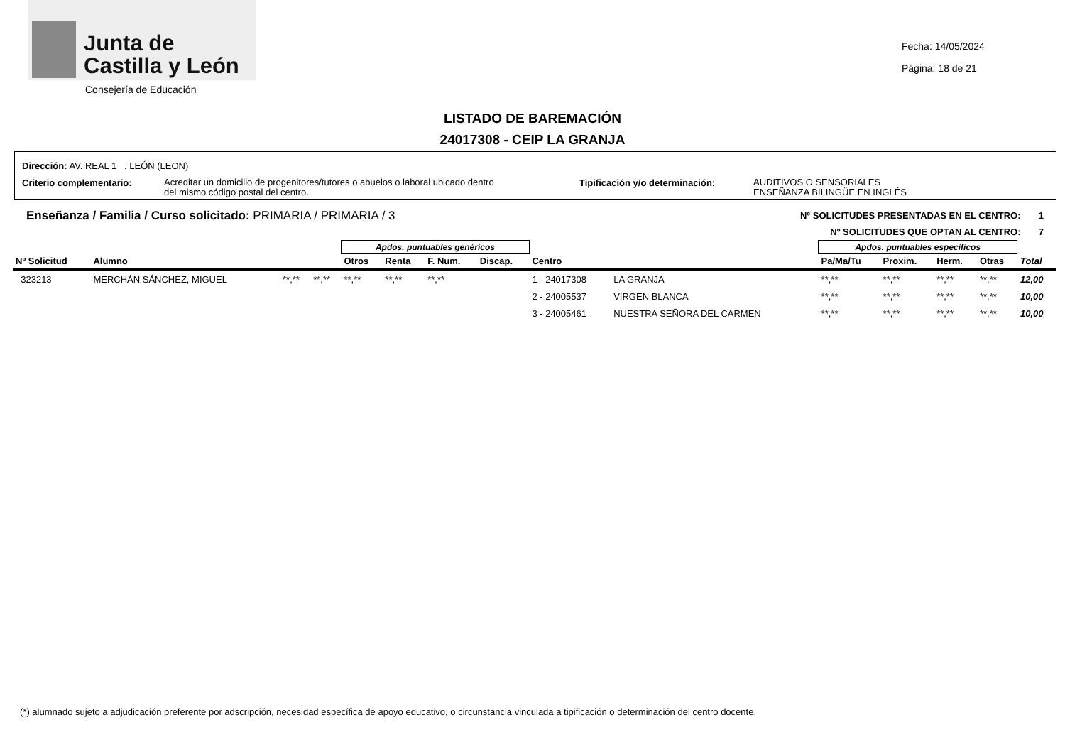Junta de
Castilla y León
Consejería de Educación
Fecha: 14/05/2024
Página: 18 de 21
LISTADO DE BAREMACIÓN
24017308 - CEIP LA GRANJA
Dirección: AV. REAL 1 . LEÓN (LEON)
Criterio complementario:
Acreditar un domicilio de progenitores/tutores o abuelos o laboral ubicado dentro
del mismo código postal del centro.
Tipificación y/o determinación:
AUDITIVOS O SENSORIALES
ENSEÑANZA BILINGÜE EN INGLÉS
Enseñanza / Familia / Curso solicitado: PRIMARIA / PRIMARIA / 3
Nº SOLICITUDES PRESENTADAS EN EL CENTRO: 1
Nº SOLICITUDES QUE OPTAN AL CENTRO: 7
| | | | | Apdos. puntuables genéricos | | | | | | Apdos. puntuables específicos | | | | |
| --- | --- | --- | --- | --- | --- | --- | --- | --- | --- | --- | --- | --- | --- | --- |
| Nº Solicitud | Alumno | | | Otros | Renta | F. Num. | Discap. | Centro | | Pa/Ma/Tu | Proxim. | Herm. | Otras | Total |
| 323213 | MERCHÁN SÁNCHEZ, MIGUEL | **,** | **,** | **,** | **,** | **,** | | 1 - 24017308 | LA GRANJA | **,** | **,** | **,** | **,** | 12,00 |
| | | | | | | | | 2 - 24005537 | VIRGEN BLANCA | **,** | **,** | **,** | **,** | 10,00 |
| | | | | | | | | 3 - 24005461 | NUESTRA SEÑORA DEL CARMEN | **,** | **,** | **,** | **,** | 10,00 |
(*) alumnado sujeto a adjudicación preferente por adscripción, necesidad específica de apoyo educativo, o circunstancia vinculada a tipificación o determinación del centro docente.